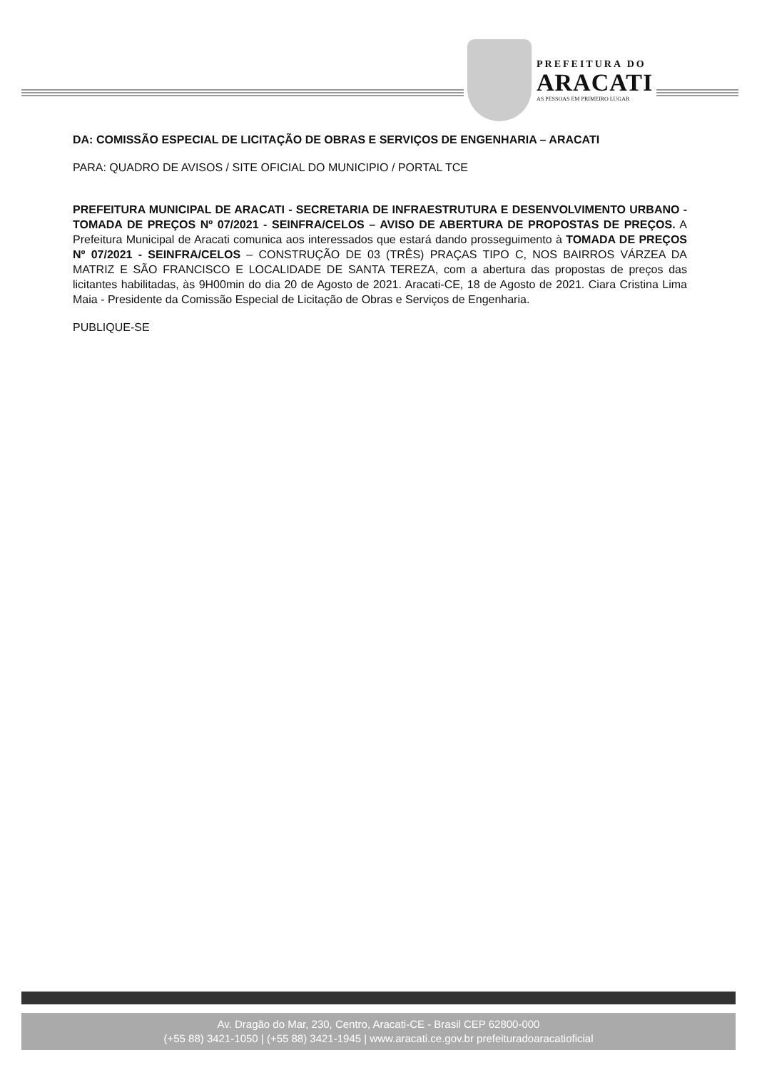PREFEITURA DO
ARACATI
AS PESSOAS EM PRIMEIRO LUGAR
DA: COMISSÃO ESPECIAL DE LICITAÇÃO DE OBRAS E SERVIÇOS DE ENGENHARIA – ARACATI
PARA: QUADRO DE AVISOS / SITE OFICIAL DO MUNICIPIO / PORTAL TCE
PREFEITURA MUNICIPAL DE ARACATI - SECRETARIA DE INFRAESTRUTURA E DESENVOLVIMENTO URBANO - TOMADA DE PREÇOS Nº 07/2021 - SEINFRA/CELOS – AVISO DE ABERTURA DE PROPOSTAS DE PREÇOS. A Prefeitura Municipal de Aracati comunica aos interessados que estará dando prosseguimento à TOMADA DE PREÇOS Nº 07/2021 - SEINFRA/CELOS – CONSTRUÇÃO DE 03 (TRÊS) PRAÇAS TIPO C, NOS BAIRROS VÁRZEA DA MATRIZ E SÃO FRANCISCO E LOCALIDADE DE SANTA TEREZA, com a abertura das propostas de preços das licitantes habilitadas, às 9H00min do dia 20 de Agosto de 2021. Aracati-CE, 18 de Agosto de 2021. Ciara Cristina Lima Maia - Presidente da Comissão Especial de Licitação de Obras e Serviços de Engenharia.
PUBLIQUE-SE
Av. Dragão do Mar, 230, Centro, Aracati-CE - Brasil CEP 62800-000
(+55 88) 3421-1050 | (+55 88) 3421-1945 | www.aracati.ce.gov.br prefeituradoaracatioficial